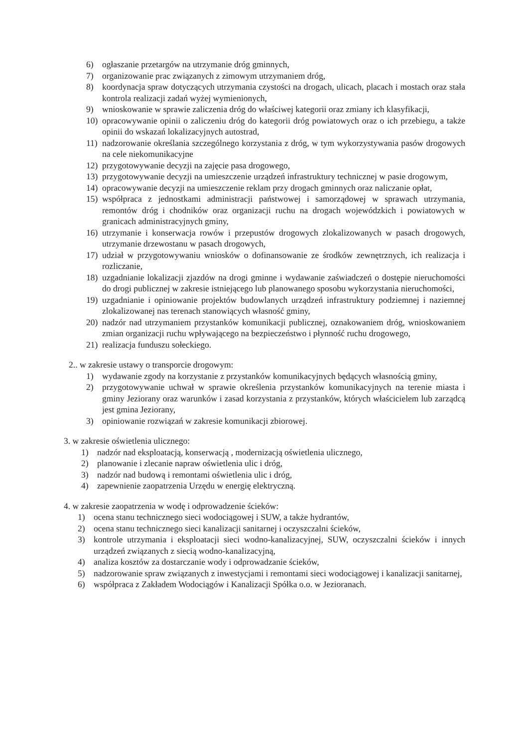6) ogłaszanie przetargów na utrzymanie dróg gminnych,
7) organizowanie prac związanych z zimowym utrzymaniem dróg,
8) koordynacja spraw dotyczących utrzymania czystości na drogach, ulicach, placach i mostach oraz stała kontrola realizacji zadań wyżej wymienionych,
9) wnioskowanie w sprawie zaliczenia dróg do właściwej kategorii oraz zmiany ich klasyfikacji,
10) opracowywanie opinii o zaliczeniu dróg do kategorii dróg powiatowych oraz o ich przebiegu, a także opinii do wskazań lokalizacyjnych autostrad,
11) nadzorowanie określania szczególnego korzystania z dróg, w tym wykorzystywania pasów drogowych na cele niekomunikacyjne
12) przygotowywanie decyzji na zajęcie pasa drogowego,
13) przygotowywanie decyzji na umieszczenie urządzeń infrastruktury technicznej w pasie drogowym,
14) opracowywanie decyzji na umieszczenie reklam przy drogach gminnych oraz naliczanie opłat,
15) współpraca z jednostkami administracji państwowej i samorządowej w sprawach utrzymania, remontów dróg i chodników oraz organizacji ruchu na drogach wojewódzkich i powiatowych w granicach administracyjnych gminy,
16) utrzymanie i konserwacja rowów i przepustów drogowych zlokalizowanych w pasach drogowych, utrzymanie drzewostanu w pasach drogowych,
17) udział w przygotowywaniu wniosków o dofinansowanie ze środków zewnętrznych, ich realizacja i rozliczanie,
18) uzgadnianie lokalizacji zjazdów na drogi gminne i wydawanie zaświadczeń o dostępie nieruchomości do drogi publicznej w zakresie istniejącego lub planowanego sposobu wykorzystania nieruchomości,
19) uzgadnianie i opiniowanie projektów budowlanych urządzeń infrastruktury podziemnej i naziemnej zlokalizowanej nas terenach stanowiących własność gminy,
20) nadzór nad utrzymaniem przystanków komunikacji publicznej, oznakowaniem dróg, wnioskowaniem zmian organizacji ruchu wpływającego na bezpieczeństwo i płynność ruchu drogowego,
21) realizacja funduszu sołeckiego.
2.. w zakresie ustawy o transporcie drogowym:
1) wydawanie zgody na korzystanie z przystanków komunikacyjnych będących własnością gminy,
2) przygotowywanie uchwał w sprawie określenia przystanków komunikacyjnych na terenie miasta i gminy Jeziorany oraz warunków i zasad korzystania z przystanków, których właścicielem lub zarządcą jest gmina Jeziorany,
3) opiniowanie rozwiązań w zakresie komunikacji zbiorowej.
3. w zakresie oświetlenia ulicznego:
1) nadzór nad eksploatacją, konserwacją , modernizacją oświetlenia ulicznego,
2) planowanie i zlecanie napraw oświetlenia ulic i dróg,
3) nadzór nad budową i remontami oświetlenia ulic i dróg,
4) zapewnienie zaopatrzenia Urzędu w energię elektryczną.
4. w zakresie zaopatrzenia w wodę i odprowadzenie ścieków:
1) ocena stanu technicznego sieci wodociągowej i SUW, a także hydrantów,
2) ocena stanu technicznego sieci kanalizacji sanitarnej i oczyszczalni ścieków,
3) kontrole utrzymania i eksploatacji sieci wodno-kanalizacyjnej, SUW, oczyszczalni ścieków i innych urządzeń związanych z siecią wodno-kanalizacyjną,
4) analiza kosztów za dostarczanie wody i odprowadzanie ścieków,
5) nadzorowanie spraw związanych z inwestycjami i remontami sieci wodociągowej i kanalizacji sanitarnej,
6) współpraca z Zakładem Wodociągów i Kanalizacji Spółka o.o. w Jezioranach.